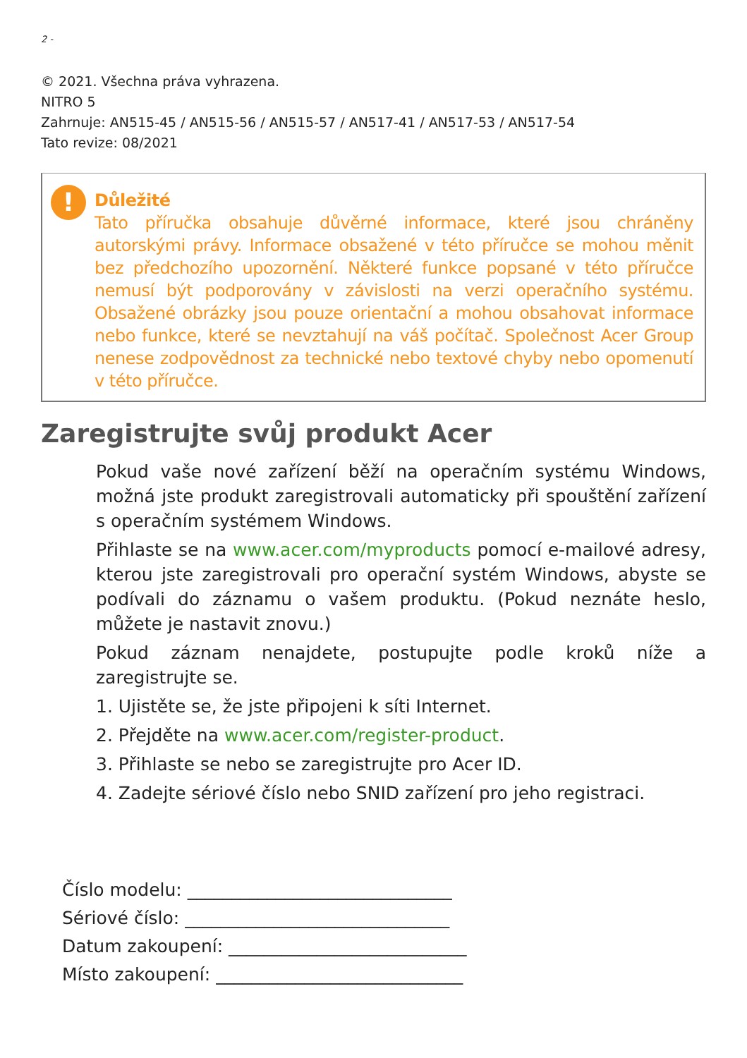2 -
© 2021. Všechna práva vyhrazena.
NITRO 5
Zahrnuje: AN515-45 / AN515-56 / AN515-57 / AN517-41 / AN517-53 / AN517-54
Tato revize: 08/2021
!
Důležité
Tato příručka obsahuje důvěrné informace, které jsou chráněny autorskými právy. Informace obsažené v této příručce se mohou měnit bez předchozího upozornění. Některé funkce popsané v této příručce nemusí být podporovány v závislosti na verzi operačního systému. Obsažené obrázky jsou pouze orientační a mohou obsahovat informace nebo funkce, které se nevztahují na váš počítač. Společnost Acer Group nenese zodpovědnost za technické nebo textové chyby nebo opomenutí v této příručce.
Zaregistrujte svůj produkt Acer
Pokud vaše nové zařízení běží na operačním systému Windows, možná jste produkt zaregistrovali automaticky při spouštění zařízení s operačním systémem Windows.
Přihlaste se na www.acer.com/myproducts pomocí e-mailové adresy, kterou jste zaregistrovali pro operační systém Windows, abyste se podívali do záznamu o vašem produktu. (Pokud neznáte heslo, můžete je nastavit znovu.)
Pokud záznam nenajdete, postupujte podle kroků níže a zaregistrujte se.
1. Ujistěte se, že jste připojeni k síti Internet.
2. Přejděte na www.acer.com/register-product.
3. Přihlaste se nebo se zaregistrujte pro Acer ID.
4. Zadejte sériové číslo nebo SNID zařízení pro jeho registraci.
Číslo modelu: ______________________________
Sériové číslo: ______________________________
Datum zakoupení: ___________________________
Místo zakoupení: ____________________________